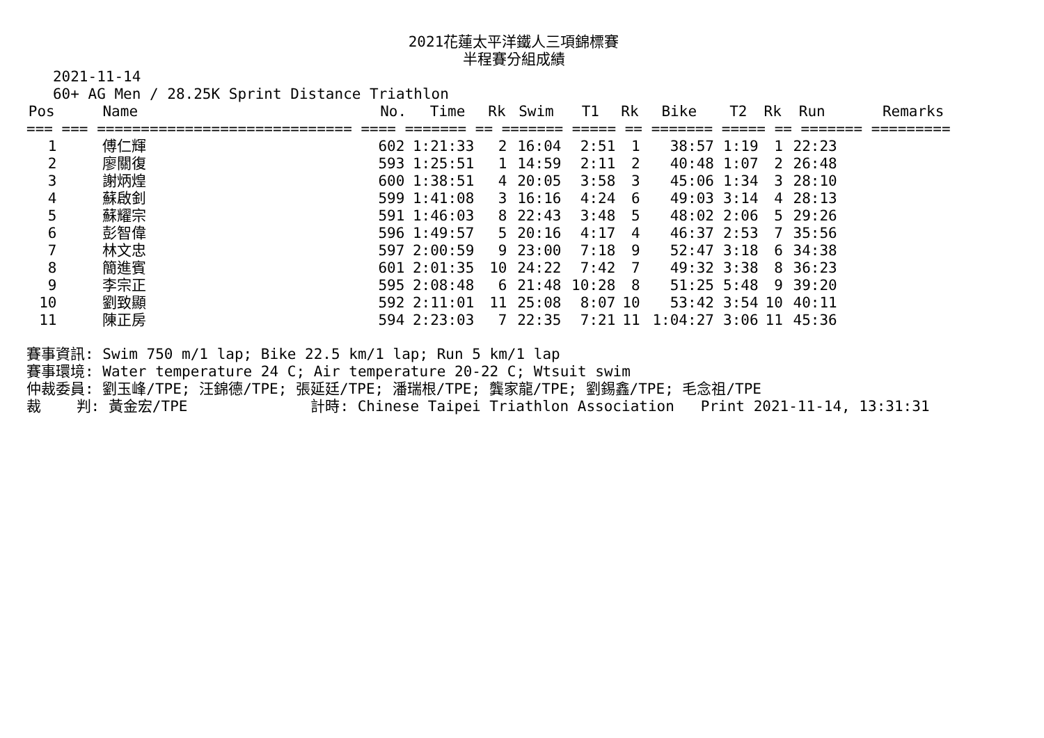2021花蓮太平洋鐵人三項錦標賽
半程賽分組成績
2021-11-14 60+ AG Men / 28.25K Sprint Distance Triathlon
| Pos | Name | No. | Time | Rk | Swim | T1 | Rk | Bike | T2 | Rk | Run | Remarks |
| --- | --- | --- | --- | --- | --- | --- | --- | --- | --- | --- | --- | --- |
| === === ============================= ==== ======= == ======= ===== == ======= ===== == ======= ========= | | | | | | | | | | | | |
| 1 | 傅仁輝 | 602 | 1:21:33 | 2 | 16:04 | 2:51 | 1 | 38:57 | 1:19 | 1 | 22:23 | |
| 2 | 廖關復 | 593 | 1:25:51 | 1 | 14:59 | 2:11 | 2 | 40:48 | 1:07 | 2 | 26:48 | |
| 3 | 謝炳煌 | 600 | 1:38:51 | 4 | 20:05 | 3:58 | 3 | 45:06 | 1:34 | 3 | 28:10 | |
| 4 | 蘇啟釗 | 599 | 1:41:08 | 3 | 16:16 | 4:24 | 6 | 49:03 | 3:14 | 4 | 28:13 | |
| 5 | 蘇耀宗 | 591 | 1:46:03 | 8 | 22:43 | 3:48 | 5 | 48:02 | 2:06 | 5 | 29:26 | |
| 6 | 彭智偉 | 596 | 1:49:57 | 5 | 20:16 | 4:17 | 4 | 46:37 | 2:53 | 7 | 35:56 | |
| 7 | 林文忠 | 597 | 2:00:59 | 9 | 23:00 | 7:18 | 9 | 52:47 | 3:18 | 6 | 34:38 | |
| 8 | 簡進賓 | 601 | 2:01:35 | 10 | 24:22 | 7:42 | 7 | 49:32 | 3:38 | 8 | 36:23 | |
| 9 | 李宗正 | 595 | 2:08:48 | 6 | 21:48 | 10:28 | 8 | 51:25 | 5:48 | 9 | 39:20 | |
| 10 | 劉致顯 | 592 | 2:11:01 | 11 | 25:08 | 8:07 | 10 | 53:42 | 3:54 | 10 | 40:11 | |
| 11 | 陳正房 | 594 | 2:23:03 | 7 | 22:35 | 7:21 | 11 | 1:04:27 | 3:06 | 11 | 45:36 | |
賽事資訊: Swim 750 m/1 lap; Bike 22.5 km/1 lap; Run 5 km/1 lap 賽事環境: Water temperature 24 C; Air temperature 20-22 C; Wtsuit swim 仲裁委員: 劉玉峰/TPE; 汪錦德/TPE; 張延廷/TPE; 潘瑞根/TPE; 龔家龍/TPE; 劉錫鑫/TPE; 毛念祖/TPE 裁 判: 黃金宏/TPE 計時: Chinese Taipei Triathlon Association Print 2021-11-14, 13:31:31